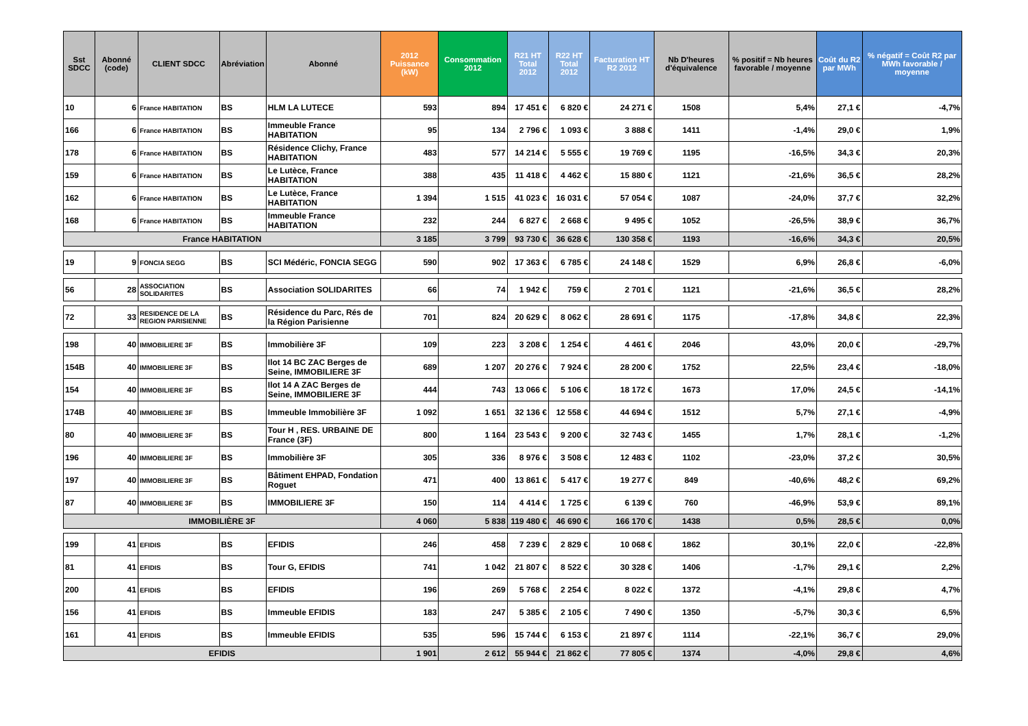| Sst SDCC | Abonné (code) | CLIENT SDCC | Abréviation | Abonné | 2012 Puissance (kW) | Consommation 2012 | R21 HT Total 2012 | R22 HT Total 2012 | Facturation HT R2 2012 | Nb D'heures d'équivalence | % positif = Nb heures favorable / moyenne | Coût du R2 par MWh | % négatif = Coût R2 par MWh favorable / moyenne |
| --- | --- | --- | --- | --- | --- | --- | --- | --- | --- | --- | --- | --- | --- |
| 10 | 6 | France HABITATION | BS | HLM LA LUTECE | 593 | 894 | 17 451 € | 6 820 € | 24 271 € | 1508 | 5,4% | 27,1 € | -4,7% |
| 166 | 6 | France HABITATION | BS | Immeuble France HABITATION | 95 | 134 | 2 796 € | 1 093 € | 3 888 € | 1411 | -1,4% | 29,0 € | 1,9% |
| 178 | 6 | France HABITATION | BS | Résidence Clichy, France HABITATION | 483 | 577 | 14 214 € | 5 555 € | 19 769 € | 1195 | -16,5% | 34,3 € | 20,3% |
| 159 | 6 | France HABITATION | BS | Le Lutèce, France HABITATION | 388 | 435 | 11 418 € | 4 462 € | 15 880 € | 1121 | -21,6% | 36,5 € | 28,2% |
| 162 | 6 | France HABITATION | BS | Le Lutèce, France HABITATION | 1 394 | 1 515 | 41 023 € | 16 031 € | 57 054 € | 1087 | -24,0% | 37,7 € | 32,2% |
| 168 | 6 | France HABITATION | BS | Immeuble France HABITATION | 232 | 244 | 6 827 € | 2 668 € | 9 495 € | 1052 | -26,5% | 38,9 € | 36,7% |
| France HABITATION | | | | | 3 185 | 3 799 | 93 730 € | 36 628 € | 130 358 € | 1193 | -16,6% | 34,3 € | 20,5% |
| 19 | 9 | FONCIA SEGG | BS | SCI Médéric, FONCIA SEGG | 590 | 902 | 17 363 € | 6 785 € | 24 148 € | 1529 | 6,9% | 26,8 € | -6,0% |
| 56 | 28 | ASSOCIATION SOLIDARITES | BS | Association SOLIDARITES | 66 | 74 | 1 942 € | 759 € | 2 701 € | 1121 | -21,6% | 36,5 € | 28,2% |
| 72 | 33 | RESIDENCE DE LA REGION PARISIENNE | BS | Résidence du Parc, Rés de la Région Parisienne | 701 | 824 | 20 629 € | 8 062 € | 28 691 € | 1175 | -17,8% | 34,8 € | 22,3% |
| 198 | 40 | IMMOBILIERE 3F | BS | Immobilière 3F | 109 | 223 | 3 208 € | 1 254 € | 4 461 € | 2046 | 43,0% | 20,0 € | -29,7% |
| 154B | 40 | IMMOBILIERE 3F | BS | Ilot 14 BC ZAC Berges de Seine, IMMOBILIERE 3F | 689 | 1 207 | 20 276 € | 7 924 € | 28 200 € | 1752 | 22,5% | 23,4 € | -18,0% |
| 154 | 40 | IMMOBILIERE 3F | BS | Ilot 14 A ZAC Berges de Seine, IMMOBILIERE 3F | 444 | 743 | 13 066 € | 5 106 € | 18 172 € | 1673 | 17,0% | 24,5 € | -14,1% |
| 174B | 40 | IMMOBILIERE 3F | BS | Immeuble Immobilière 3F | 1 092 | 1 651 | 32 136 € | 12 558 € | 44 694 € | 1512 | 5,7% | 27,1 € | -4,9% |
| 80 | 40 | IMMOBILIERE 3F | BS | Tour H , RES. URBAINE DE France (3F) | 800 | 1 164 | 23 543 € | 9 200 € | 32 743 € | 1455 | 1,7% | 28,1 € | -1,2% |
| 196 | 40 | IMMOBILIERE 3F | BS | Immobilière 3F | 305 | 336 | 8 976 € | 3 508 € | 12 483 € | 1102 | -23,0% | 37,2 € | 30,5% |
| 197 | 40 | IMMOBILIERE 3F | BS | Bâtiment EHPAD, Fondation Roguet | 471 | 400 | 13 861 € | 5 417 € | 19 277 € | 849 | -40,6% | 48,2 € | 69,2% |
| 87 | 40 | IMMOBILIERE 3F | BS | IMMOBILIERE 3F | 150 | 114 | 4 414 € | 1 725 € | 6 139 € | 760 | -46,9% | 53,9 € | 89,1% |
| IMMOBILIÈRE 3F | | | | | 4 060 | 5 838 | 119 480 € | 46 690 € | 166 170 € | 1438 | 0,5% | 28,5 € | 0,0% |
| 199 | 41 | EFIDIS | BS | EFIDIS | 246 | 458 | 7 239 € | 2 829 € | 10 068 € | 1862 | 30,1% | 22,0 € | -22,8% |
| 81 | 41 | EFIDIS | BS | Tour G, EFIDIS | 741 | 1 042 | 21 807 € | 8 522 € | 30 328 € | 1406 | -1,7% | 29,1 € | 2,2% |
| 200 | 41 | EFIDIS | BS | EFIDIS | 196 | 269 | 5 768 € | 2 254 € | 8 022 € | 1372 | -4,1% | 29,8 € | 4,7% |
| 156 | 41 | EFIDIS | BS | Immeuble EFIDIS | 183 | 247 | 5 385 € | 2 105 € | 7 490 € | 1350 | -5,7% | 30,3 € | 6,5% |
| 161 | 41 | EFIDIS | BS | Immeuble EFIDIS | 535 | 596 | 15 744 € | 6 153 € | 21 897 € | 1114 | -22,1% | 36,7 € | 29,0% |
| EFIDIS | | | | | 1 901 | 2 612 | 55 944 € | 21 862 € | 77 805 € | 1374 | -4,0% | 29,8 € | 4,6% |